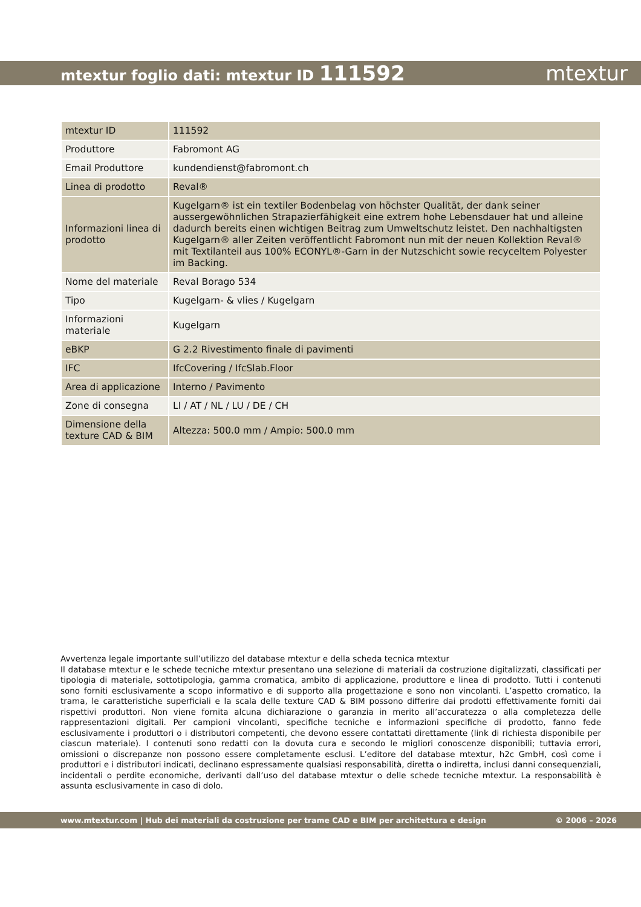mtextur foglio dati: mtextur ID 111592 mtextur
| mtextur ID | 111592 |
| Produttore | Fabromont AG |
| Email Produttore | kundendienst@fabromont.ch |
| Linea di prodotto | Reval® |
| Informazioni linea di prodotto | Kugelgarn® ist ein textiler Bodenbelag von höchster Qualität, der dank seiner aussergewöhnlichen Strapazierfähigkeit eine extrem hohe Lebensdauer hat und alleine dadurch bereits einen wichtigen Beitrag zum Umweltschutz leistet. Den nachhaltigsten Kugelgarn® aller Zeiten veröffentlicht Fabromont nun mit der neuen Kollektion Reval® mit Textilanteil aus 100% ECONYL®-Garn in der Nutzschicht sowie recyceltem Polyester im Backing. |
| Nome del materiale | Reval Borago 534 |
| Tipo | Kugelgarn- & vlies / Kugelgarn |
| Informazioni materiale | Kugelgarn |
| eBKP | G 2.2 Rivestimento finale di pavimenti |
| IFC | IfcCovering / IfcSlab.Floor |
| Area di applicazione | Interno / Pavimento |
| Zone di consegna | LI / AT / NL / LU / DE / CH |
| Dimensione della texture CAD & BIM | Altezza: 500.0 mm / Ampio: 500.0 mm |
Avvertenza legale importante sull’utilizzo del database mtextur e della scheda tecnica mtextur
Il database mtextur e le schede tecniche mtextur presentano una selezione di materiali da costruzione digitalizzati, classificati per tipologia di materiale, sottotipologia, gamma cromatica, ambito di applicazione, produttore e linea di prodotto. Tutti i contenuti sono forniti esclusivamente a scopo informativo e di supporto alla progettazione e sono non vincolanti. L’aspetto cromatico, la trama, le caratteristiche superficiali e la scala delle texture CAD & BIM possono differire dai prodotti effettivamente forniti dai rispettivi produttori. Non viene fornita alcuna dichiarazione o garanzia in merito all’accuratezza o alla completezza delle rappresentazioni digitali. Per campioni vincolanti, specifiche tecniche e informazioni specifiche di prodotto, fanno fede esclusivamente i produttori o i distributori competenti, che devono essere contattati direttamente (link di richiesta disponibile per ciascun materiale). I contenuti sono redatti con la dovuta cura e secondo le migliori conoscenze disponibili; tuttavia errori, omissioni o discrepanze non possono essere completamente esclusi. L’editore del database mtextur, h2c GmbH, così come i produttori e i distributori indicati, declinano espressamente qualsiasi responsabilità, diretta o indiretta, inclusi danni consequenziali, incidentali o perdite economiche, derivanti dall’uso del database mtextur o delle schede tecniche mtextur. La responsabilità è assunta esclusivamente in caso di dolo.
www.mtextur.com | Hub dei materiali da costruzione per trame CAD e BIM per architettura e design © 2006 – 2026